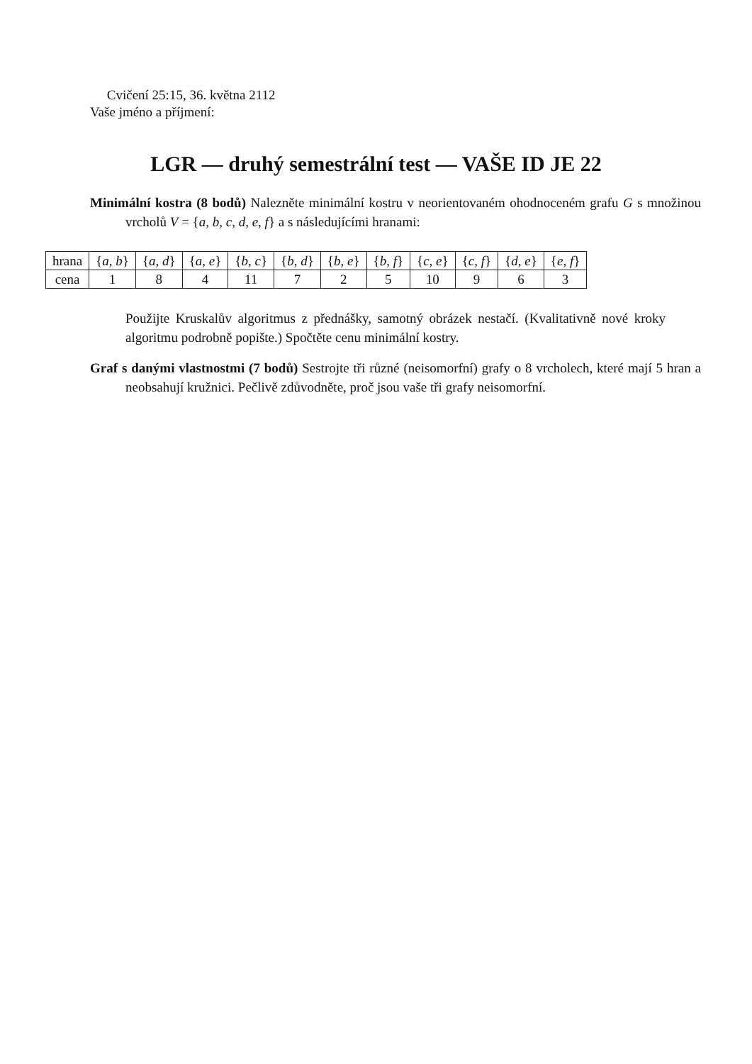Cvičení 25:15, 36. května 2112
Vaše jméno a příjmení:
LGR — druhý semestrální test — VAŠE ID JE 22
Minimální kostra (8 bodů) Nalezněte minimální kostru v neorientovaném ohodnoceném grafu G s množinou vrcholů V = {a, b, c, d, e, f} a s následujícími hranami:
| hrana | { a, b } | { a, d } | { a, e } | { b, c } | { b, d } | { b, e } | { b, f } | { c, e } | { c, f } | { d, e } | { e, f } |
| cena | 1 | 8 | 4 | 11 | 7 | 2 | 5 | 10 | 9 | 6 | 3 |
Použijte Kruskalův algoritmus z přednášky, samotný obrázek nestačí. (Kvalitativně nové kroky algoritmu podrobně popište.) Spočtěte cenu minimální kostry.
Graf s danými vlastnostmi (7 bodů) Sestrojte tři různé (neisomorfní) grafy o 8 vrcholech, které mají 5 hran a neobsahují kružnici. Pečlivě zdůvodněte, proč jsou vaše tři grafy neisomorfní.